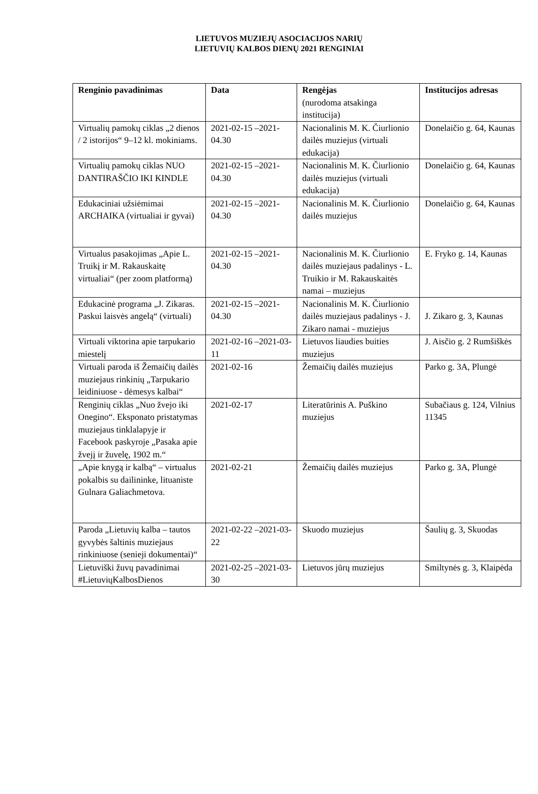LIETUVOS MUZIEJŲ ASOCIACIJOS NARIŲ
LIETUVIŲ KALBOS DIENŲ 2021 RENGINIAI
| Renginio pavadinimas | Data | Rengėjas (nurodoma atsakinga institucija) | Institucijos adresas |
| --- | --- | --- | --- |
| Virtualių pamokų ciklas „2 dienos / 2 istorijos“ 9–12 kl. mokiniams. | 2021-02-15 –2021-04.30 | Nacionalinis M. K. Čiurlionio dailės muziejus (virtuali edukacija) | Donelaičio g. 64, Kaunas |
| Virtualių pamokų ciklas NUO DANTIRAŠČIO IKI KINDLE | 2021-02-15 –2021-04.30 | Nacionalinis M. K. Čiurlionio dailės muziejus (virtuali edukacija) | Donelaičio g. 64, Kaunas |
| Edukaciniai užsiėmimai ARCHAIKA (virtualiai ir gyvai) | 2021-02-15 –2021-04.30 | Nacionalinis M. K. Čiurlionio dailės muziejus | Donelaičio g. 64, Kaunas |
| Virtualus pasakojimas „Apie L. Truikį ir M. Rakauskaitę virtualiai“ (per zoom platformą) | 2021-02-15 –2021-04.30 | Nacionalinis M. K. Čiurlionio dailės muziejaus padalinys - L. Truikio ir M. Rakauskaitės namai – muziejus | E. Fryko g. 14, Kaunas |
| Edukacinė programa „J. Zikaras. Paskui laisvės angelą“ (virtuali) | 2021-02-15 –2021-04.30 | Nacionalinis M. K. Čiurlionio dailės muziejaus padalinys - J. Zikaro namai - muziejus | J. Zikaro g. 3, Kaunas |
| Virtuali viktorina apie tarpukario miestelį | 2021-02-16 –2021-03-11 | Lietuvos liaudies buities muziejus | J. Aisčio g. 2 Rumšiškės |
| Virtuali paroda iš Žemaičių dailės muziejaus rinkinių „Tarpukario leidiniuose - dėmesys kalbai“ | 2021-02-16 | Žemaičių dailės muziejus | Parko g. 3A, Plungė |
| Renginių ciklas „Nuo žvejo iki Onegino“. Eksponato pristatymas muziejaus tinklalapyje ir Facebook paskyroje „Pasaka apie žvejį ir žuvelę, 1902 m.“ | 2021-02-17 | Literatūrinis A. Puškino muziejus | Subačiaus g. 124, Vilnius 11345 |
| „Apie knygą ir kalbą“ – virtualus pokalbis su dailininke, lituaniste Gulnara Galiachmetova. | 2021-02-21 | Žemaičių dailės muziejus | Parko g. 3A, Plungė |
| Paroda „Lietuvių kalba – tautos gyvybės šaltinis muziejaus rinkiniuose (senieji dokumentai)“ | 2021-02-22 –2021-03-22 | Skuodo muziejus | Šaulių g. 3, Skuodas |
| Lietuviški žuvų pavadinimai #LietuviųKalbosDienos | 2021-02-25 –2021-03-30 | Lietuvos jūrų muziejus | Smiltynės g. 3, Klaipėda |